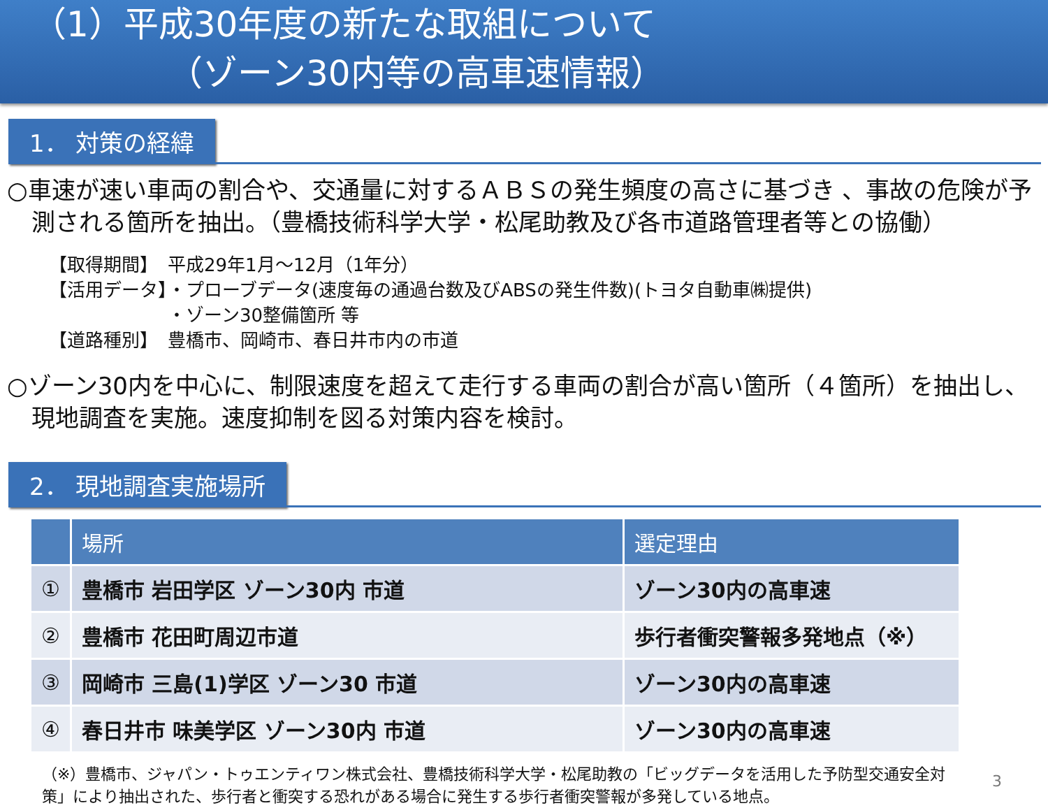（1）平成30年度の新たな取組について
（ゾーン30内等の高車速情報）
1． 対策の経緯
○車速が速い車両の割合や、交通量に対するＡＢＳの発生頻度の高さに基づき 、事故の危険が予測される箇所を抽出。（豊橋技術科学大学・松尾助教及び各市道路管理者等との協働）
【取得期間】 平成29年1月～12月（1年分）
【活用データ】 ・プローブデータ(速度毎の通過台数及びABSの発生件数)(トヨタ自動車㈱提供)
・ゾーン30整備箇所 等
【道路種別】 豊橋市、岡崎市、春日井市内の市道
○ゾーン30内を中心に、制限速度を超えて走行する車両の割合が高い箇所（４箇所）を抽出し、現地調査を実施。速度抑制を図る対策内容を検討。
2． 現地調査実施場所
| | 場所 | 選定理由 |
| --- | --- | --- |
| ① | 豊橋市 岩田学区 ゾーン30内 市道 | ゾーン30内の高車速 |
| ② | 豊橋市 花田町周辺市道 | 歩行者衝突警報多発地点（※） |
| ③ | 岡崎市 三島(1)学区 ゾーン30 市道 | ゾーン30内の高車速 |
| ④ | 春日井市 味美学区 ゾーン30内 市道 | ゾーン30内の高車速 |
（※）豊橋市、ジャパン・トゥエンティワン株式会社、豊橋技術科学大学・松尾助教の「ビッグデータを活用した予防型交通安全対策」により抽出された、歩行者と衝突する恐れがある場合に発生する歩行者衝突警報が多発している地点。
3